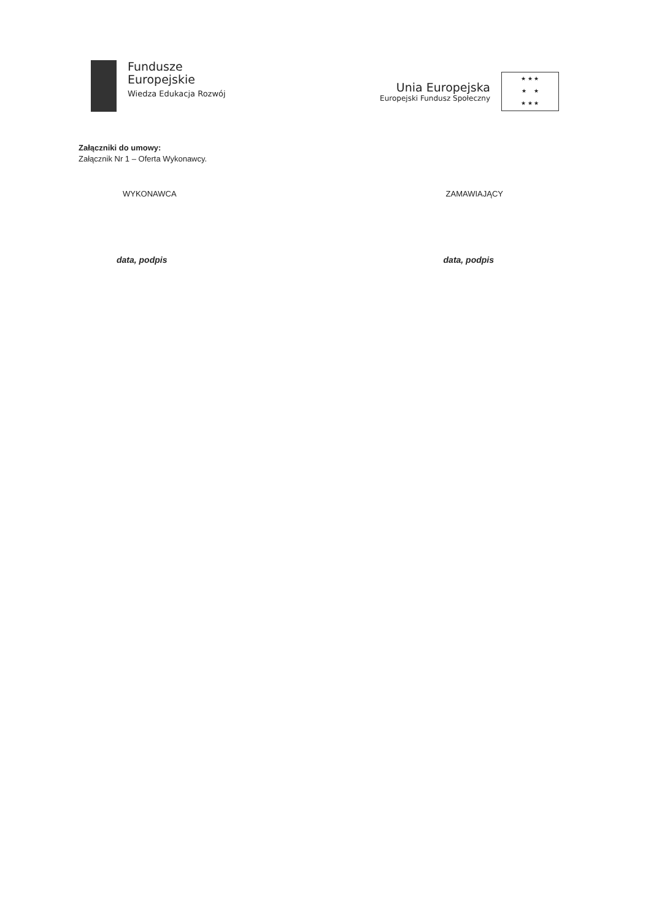Fundusze
Europejskie
Wiedza Edukacja Rozwój
Unia Europejska
Europejski Fundusz Społeczny
★ ★ ★
★ ★
★ ★ ★
Załączniki do umowy:
Załącznik Nr 1 – Oferta Wykonawcy.
WYKONAWCA ZAMAWIAJĄCY
data, podpis data, podpis